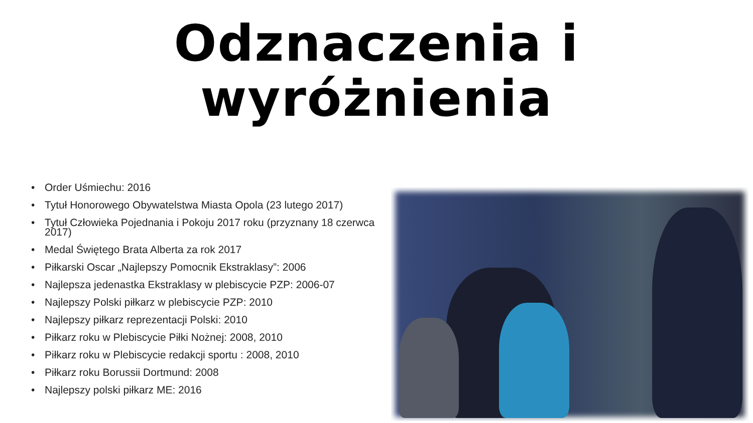Odznaczenia i wyróżnienia
• Order Uśmiechu: 2016
• Tytuł Honorowego Obywatelstwa Miasta Opola (23 lutego 2017)
• Tytuł Człowieka Pojednania i Pokoju 2017 roku (przyznany 18 czerwca 2017)
• Medal Świętego Brata Alberta za rok 2017
• Piłkarski Oscar „Najlepszy Pomocnik Ekstraklasy”: 2006
• Najlepsza jedenastka Ekstraklasy w plebiscycie PZP: 2006-07
• Najlepszy Polski piłkarz w plebiscycie PZP: 2010
• Najlepszy piłkarz reprezentacji Polski: 2010
• Piłkarz roku w Plebiscycie Piłki Nożnej: 2008, 2010
• Piłkarz roku w Plebiscycie redakcji sportu : 2008, 2010
• Piłkarz roku Borussii Dortmund: 2008
• Najlepszy polski piłkarz ME: 2016